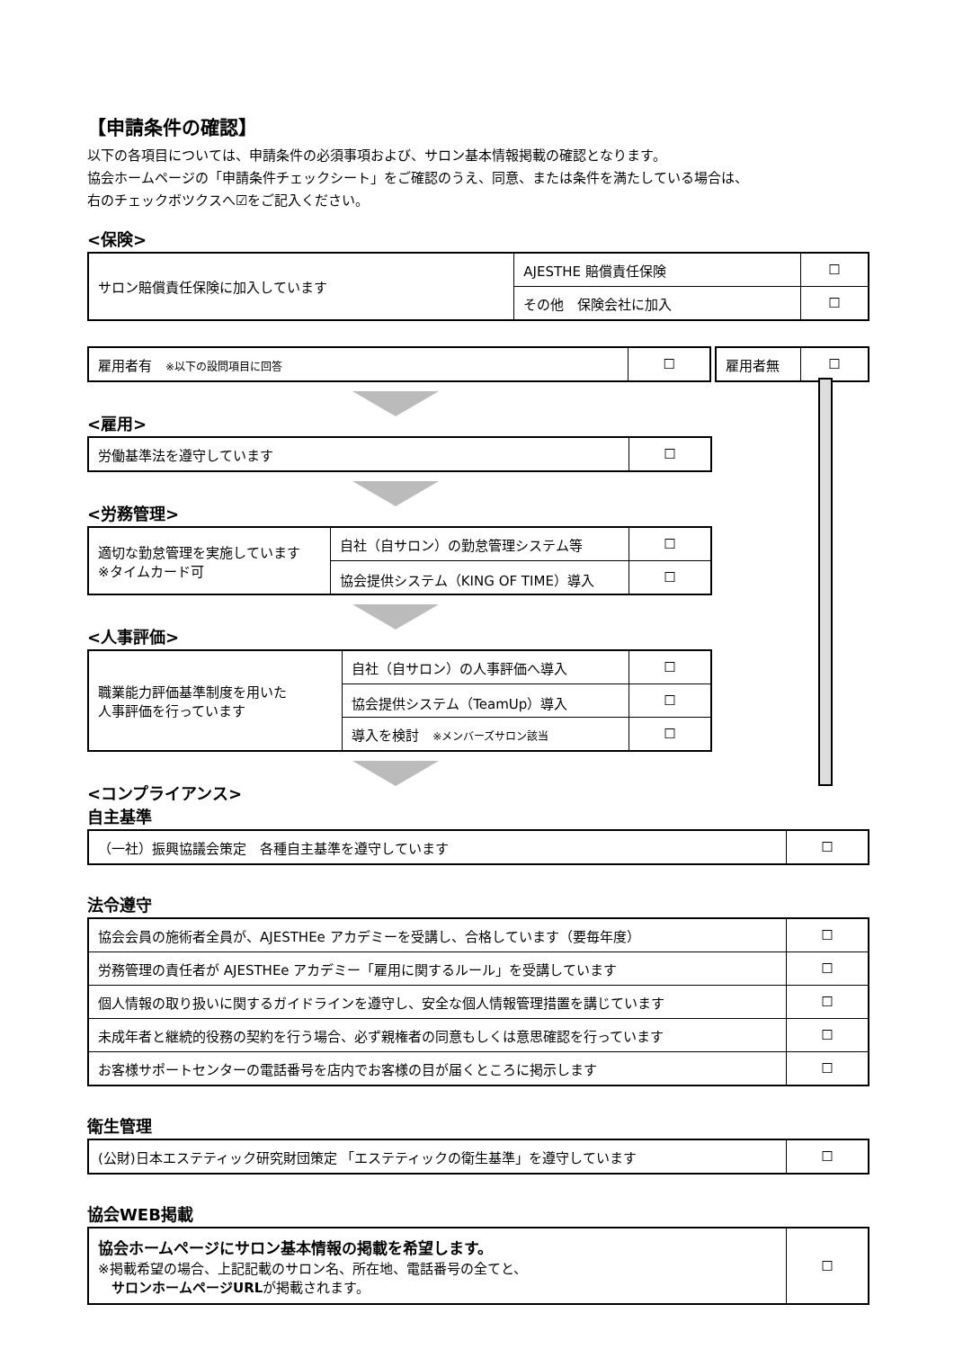【申請条件の確認】
以下の各項目については、申請条件の必須事項および、サロン基本情報掲載の確認となります。
協会ホームページの「申請条件チェックシート」をご確認のうえ、同意、または条件を満たしている場合は、
右のチェックボツクスへ☑をご記入ください。
<保険>
| サロン賠償責任保険に加入しています | AJESTHE 賠償責任保険 | ☐ |
| | その他 保険会社に加入 | ☐ |
| 雇用者有 ※以下の設問項目に回答 | ☐ |
| 雇用者無 | ☐ |
<雇用>
| 労働基準法を遵守しています | ☐ |
<労務管理>
| 適切な勤怠管理を実施しています ※タイムカード可 | 自社（自サロン）の勤怠管理システム等 | ☐ |
| | 協会提供システム（KING OF TIME）導入 | ☐ |
<人事評価>
| 職業能力評価基準制度を用いた 人事評価を行っています | 自社（自サロン）の人事評価へ導入 | ☐ |
| | 協会提供システム（TeamUp）導入 | ☐ |
| | 導入を検討 ※メンバーズサロン該当 | ☐ |
<コンプライアンス>
自主基準
| （一社）振興協議会策定 各種自主基準を遵守しています | ☐ |
法令遵守
| 協会会員の施術者全員が、AJESTHEe アカデミーを受講し、合格しています（要毎年度） | ☐ |
| 労務管理の責任者が AJESTHEe アカデミー「雇用に関するルール」を受講しています | ☐ |
| 個人情報の取り扱いに関するガイドラインを遵守し、安全な個人情報管理措置を講じています | ☐ |
| 未成年者と継続的役務の契約を行う場合、必ず親権者の同意もしくは意思確認を行っています | ☐ |
| お客様サポートセンターの電話番号を店内でお客様の目が届くところに掲示します | ☐ |
衛生管理
| (公財)日本エステティック研究財団策定 「エステティックの衛生基準」を遵守しています | ☐ |
協会WEB掲載
| 協会ホームページにサロン基本情報の掲載を希望します。 ※掲載希望の場合、上記記載のサロン名、所在地、電話番号の全てと、 サロンホームページURL が掲載されます。 | ☐ |